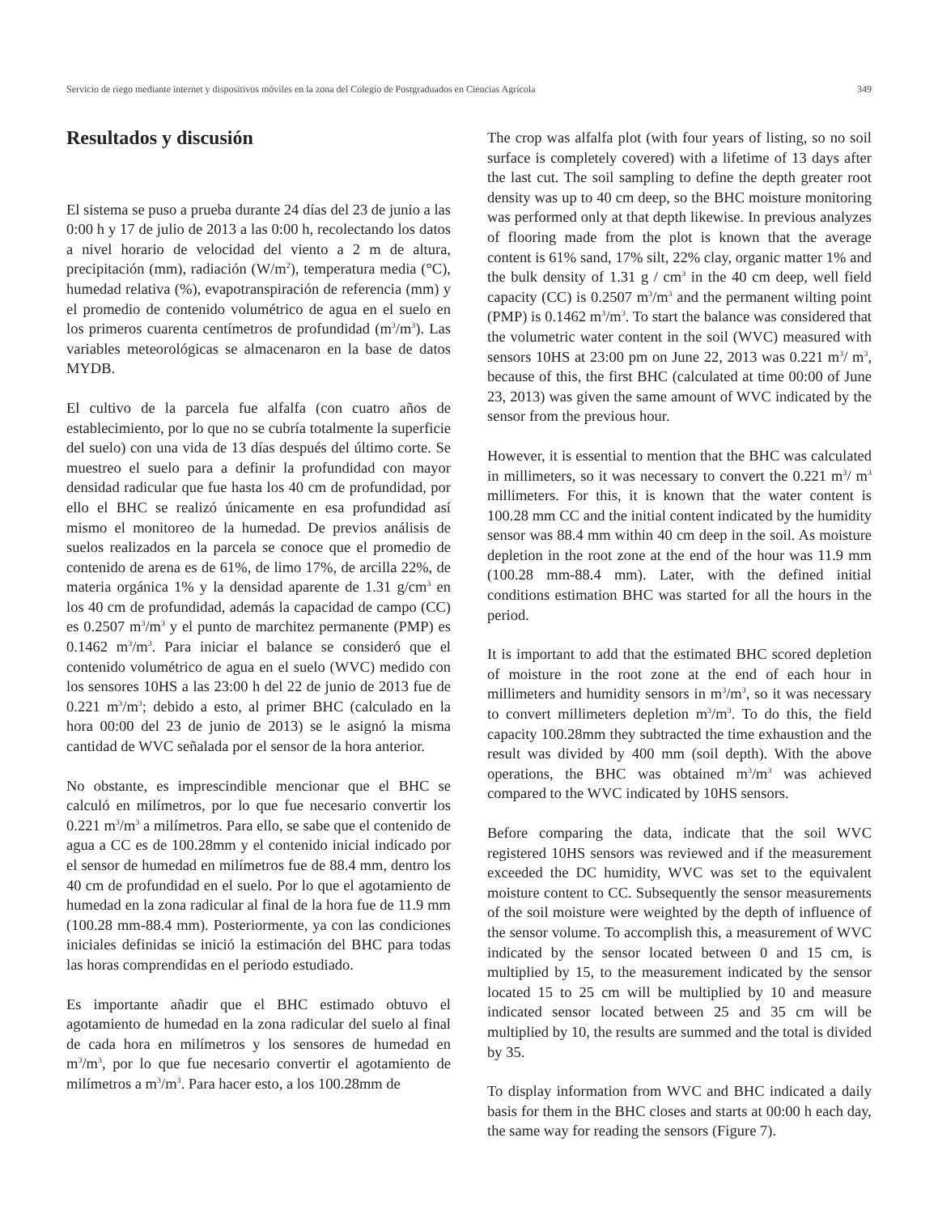Servicio de riego mediante internet y dispositivos móviles en la zona del Colegio de Postgraduados en Ciencias Agrícola 349
Resultados y discusión
El sistema se puso a prueba durante 24 días del 23 de junio a las 0:00 h y 17 de julio de 2013 a las 0:00 h, recolectando los datos a nivel horario de velocidad del viento a 2 m de altura, precipitación (mm), radiación (W/m<sup>2</sup>), temperatura media (°C), humedad relativa (%), evapotranspiración de referencia (mm) y el promedio de contenido volumétrico de agua en el suelo en los primeros cuarenta centímetros de profundidad (m<sup>3</sup>/m<sup>3</sup>). Las variables meteorológicas se almacenaron en la base de datos MYDB.
El cultivo de la parcela fue alfalfa (con cuatro años de establecimiento, por lo que no se cubría totalmente la superficie del suelo) con una vida de 13 días después del último corte. Se muestreo el suelo para a definir la profundidad con mayor densidad radicular que fue hasta los 40 cm de profundidad, por ello el BHC se realizó únicamente en esa profundidad así mismo el monitoreo de la humedad. De previos análisis de suelos realizados en la parcela se conoce que el promedio de contenido de arena es de 61%, de limo 17%, de arcilla 22%, de materia orgánica 1% y la densidad aparente de 1.31 g/cm<sup>3</sup> en los 40 cm de profundidad, además la capacidad de campo (CC) es 0.2507 m<sup>3</sup>/m<sup>3</sup> y el punto de marchitez permanente (PMP) es 0.1462 m<sup>3</sup>/m<sup>3</sup>. Para iniciar el balance se consideró que el contenido volumétrico de agua en el suelo (WVC) medido con los sensores 10HS a las 23:00 h del 22 de junio de 2013 fue de 0.221 m<sup>3</sup>/m<sup>3</sup>; debido a esto, al primer BHC (calculado en la hora 00:00 del 23 de junio de 2013) se le asignó la misma cantidad de WVC señalada por el sensor de la hora anterior.
No obstante, es imprescindible mencionar que el BHC se calculó en milímetros, por lo que fue necesario convertir los 0.221 m<sup>3</sup>/m<sup>3</sup> a milímetros. Para ello, se sabe que el contenido de agua a CC es de 100.28mm y el contenido inicial indicado por el sensor de humedad en milímetros fue de 88.4 mm, dentro los 40 cm de profundidad en el suelo. Por lo que el agotamiento de humedad en la zona radicular al final de la hora fue de 11.9 mm (100.28 mm-88.4 mm). Posteriormente, ya con las condiciones iniciales definidas se inició la estimación del BHC para todas las horas comprendidas en el periodo estudiado.
Es importante añadir que el BHC estimado obtuvo el agotamiento de humedad en la zona radicular del suelo al final de cada hora en milímetros y los sensores de humedad en m<sup>3</sup>/m<sup>3</sup>, por lo que fue necesario convertir el agotamiento de milímetros a m<sup>3</sup>/m<sup>3</sup>. Para hacer esto, a los 100.28mm de
The crop was alfalfa plot (with four years of listing, so no soil surface is completely covered) with a lifetime of 13 days after the last cut. The soil sampling to define the depth greater root density was up to 40 cm deep, so the BHC moisture monitoring was performed only at that depth likewise. In previous analyzes of flooring made from the plot is known that the average content is 61% sand, 17% silt, 22% clay, organic matter 1% and the bulk density of 1.31 g / cm<sup>3</sup> in the 40 cm deep, well field capacity (CC) is 0.2507 m<sup>3</sup>/m<sup>3</sup> and the permanent wilting point (PMP) is 0.1462 m<sup>3</sup>/m<sup>3</sup>. To start the balance was considered that the volumetric water content in the soil (WVC) measured with sensors 10HS at 23:00 pm on June 22, 2013 was 0.221 m<sup>3</sup>/ m<sup>3</sup>, because of this, the first BHC (calculated at time 00:00 of June 23, 2013) was given the same amount of WVC indicated by the sensor from the previous hour.
However, it is essential to mention that the BHC was calculated in millimeters, so it was necessary to convert the 0.221 m<sup>3</sup>/ m<sup>3</sup> millimeters. For this, it is known that the water content is 100.28 mm CC and the initial content indicated by the humidity sensor was 88.4 mm within 40 cm deep in the soil. As moisture depletion in the root zone at the end of the hour was 11.9 mm (100.28 mm-88.4 mm). Later, with the defined initial conditions estimation BHC was started for all the hours in the period.
It is important to add that the estimated BHC scored depletion of moisture in the root zone at the end of each hour in millimeters and humidity sensors in m<sup>3</sup>/m<sup>3</sup>, so it was necessary to convert millimeters depletion m<sup>3</sup>/m<sup>3</sup>. To do this, the field capacity 100.28mm they subtracted the time exhaustion and the result was divided by 400 mm (soil depth). With the above operations, the BHC was obtained m<sup>3</sup>/m<sup>3</sup> was achieved compared to the WVC indicated by 10HS sensors.
Before comparing the data, indicate that the soil WVC registered 10HS sensors was reviewed and if the measurement exceeded the DC humidity, WVC was set to the equivalent moisture content to CC. Subsequently the sensor measurements of the soil moisture were weighted by the depth of influence of the sensor volume. To accomplish this, a measurement of WVC indicated by the sensor located between 0 and 15 cm, is multiplied by 15, to the measurement indicated by the sensor located 15 to 25 cm will be multiplied by 10 and measure indicated sensor located between 25 and 35 cm will be multiplied by 10, the results are summed and the total is divided by 35.
To display information from WVC and BHC indicated a daily basis for them in the BHC closes and starts at 00:00 h each day, the same way for reading the sensors (Figure 7).